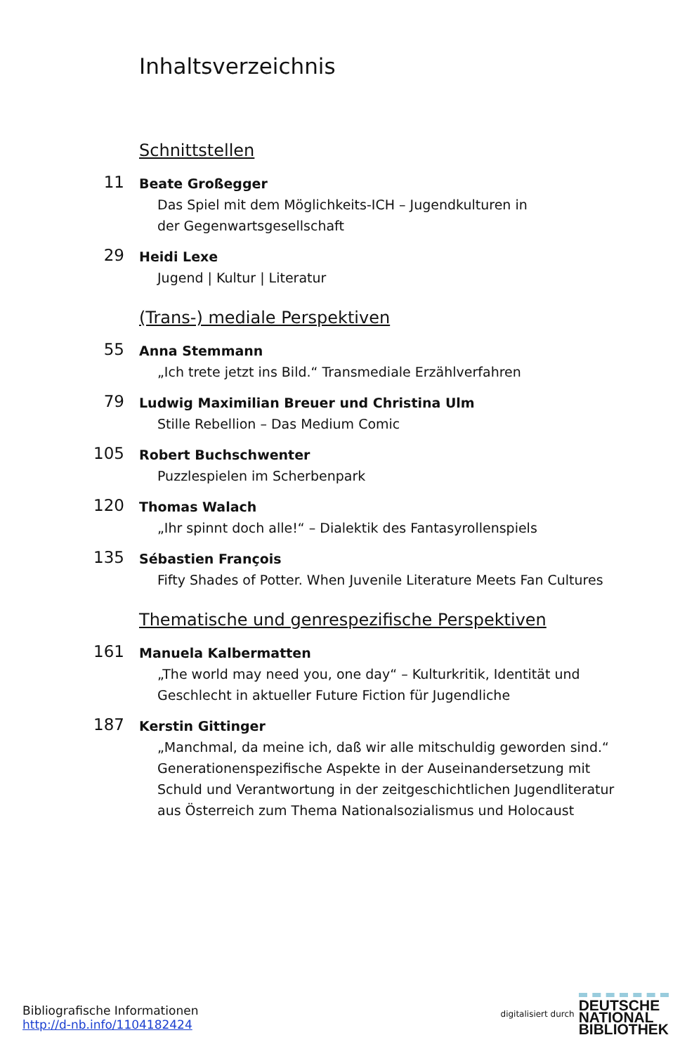Inhaltsverzeichnis
Schnittstellen
11
Beate Großegger
Das Spiel mit dem Möglichkeits-ICH – Jugendkulturen in
der Gegenwartsgesellschaft
29
Heidi Lexe
Jugend | Kultur | Literatur
(Trans-) mediale Perspektiven
55
Anna Stemmann
„Ich trete jetzt ins Bild.“ Transmediale Erzählverfahren
79
Ludwig Maximilian Breuer und Christina Ulm
Stille Rebellion – Das Medium Comic
105
Robert Buchschwenter
Puzzlespielen im Scherbenpark
120
Thomas Walach
„Ihr spinnt doch alle!“ – Dialektik des Fantasyrollenspiels
135
Sébastien François
Fifty Shades of Potter. When Juvenile Literature Meets Fan Cultures
Thematische und genrespezifische Perspektiven
161
Manuela Kalbermatten
„The world may need you, one day“ – Kulturkritik, Identität und
Geschlecht in aktueller Future Fiction für Jugendliche
187
Kerstin Gittinger
„Manchmal, da meine ich, daß wir alle mitschuldig geworden sind.“
Generationenspezifische Aspekte in der Auseinandersetzung mit
Schuld und Verantwortung in der zeitgeschichtlichen Jugendliteratur
aus Österreich zum Thema Nationalsozialismus und Holocaust
Bibliografische Informationen
http://d-nb.info/1104182424
digitalisiert durch DEUTSCHE
NATIONAL
BIBLIOTHEK